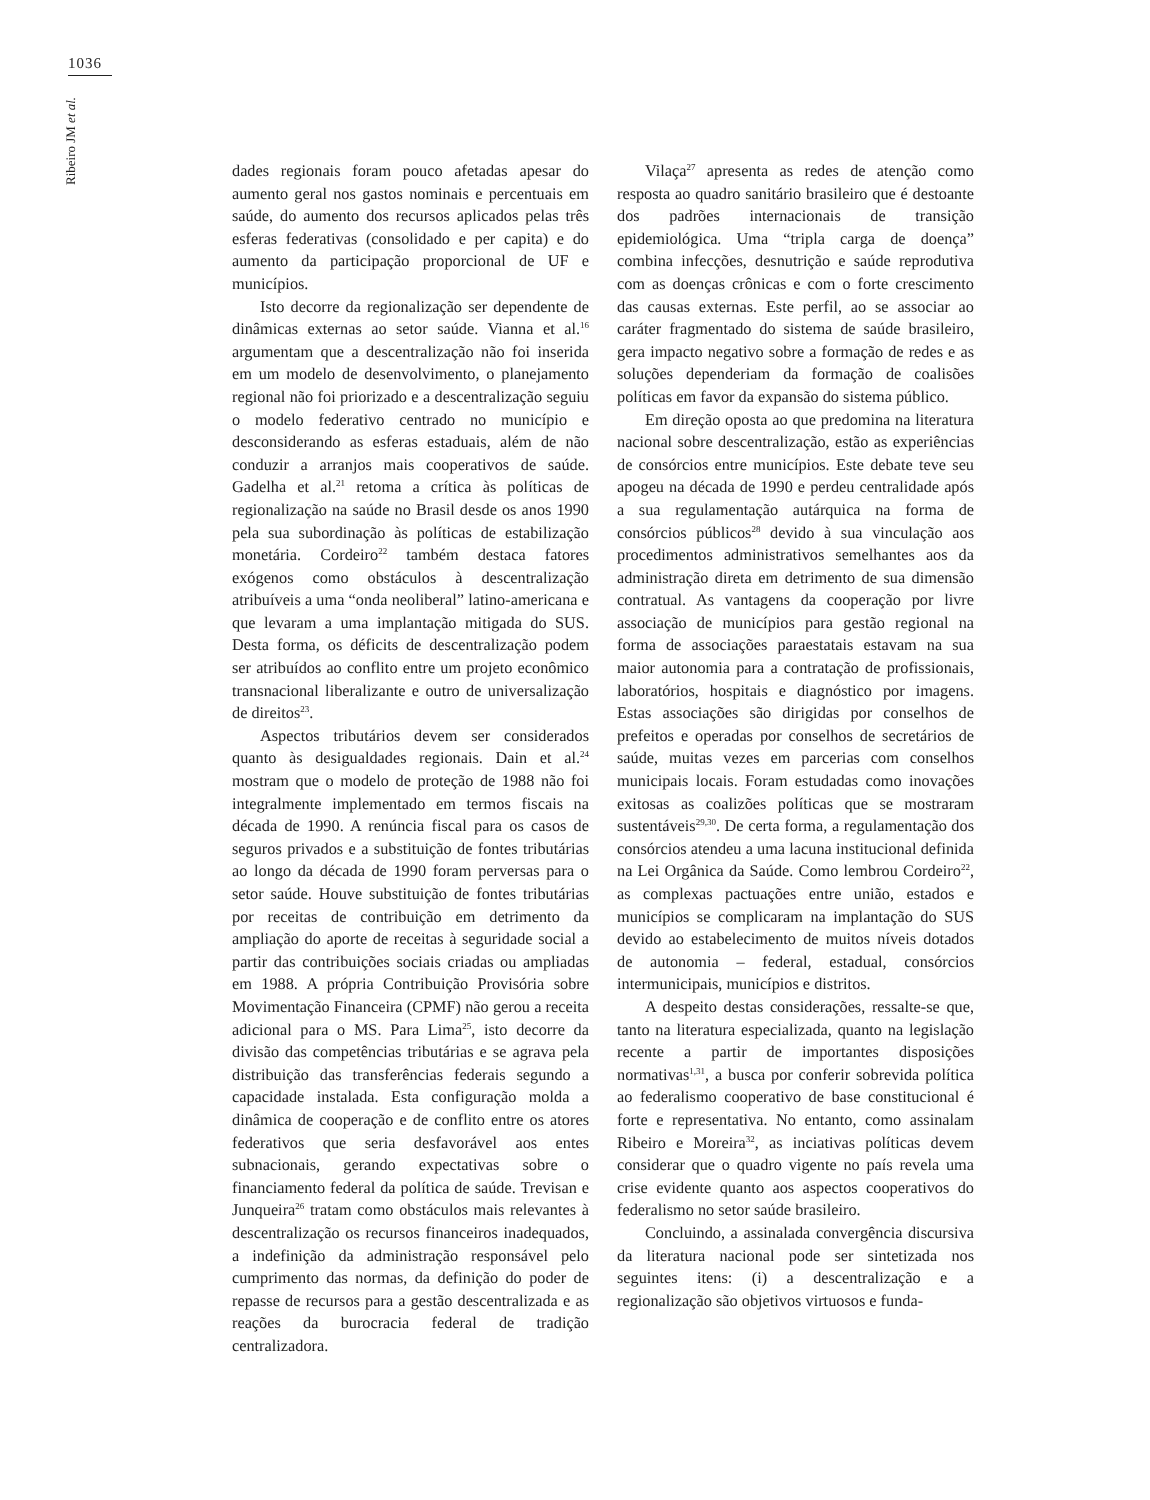1036
Ribeiro JM et al.
dades regionais foram pouco afetadas apesar do aumento geral nos gastos nominais e percentuais em saúde, do aumento dos recursos aplicados pelas três esferas federativas (consolidado e per capita) e do aumento da participação proporcional de UF e municípios.
Isto decorre da regionalização ser dependente de dinâmicas externas ao setor saúde. Vianna et al.<sup>16</sup> argumentam que a descentralização não foi inserida em um modelo de desenvolvimento, o planejamento regional não foi priorizado e a descentralização seguiu o modelo federativo centrado no município e desconsiderando as esferas estaduais, além de não conduzir a arranjos mais cooperativos de saúde. Gadelha et al.<sup>21</sup> retoma a crítica às políticas de regionalização na saúde no Brasil desde os anos 1990 pela sua subordinação às políticas de estabilização monetária. Cordeiro<sup>22</sup> também destaca fatores exógenos como obstáculos à descentralização atribuíveis a uma “onda neoliberal” latino-americana e que levaram a uma implantação mitigada do SUS. Desta forma, os déficits de descentralização podem ser atribuídos ao conflito entre um projeto econômico transnacional liberalizante e outro de universalização de direitos<sup>23</sup>.
Aspectos tributários devem ser considerados quanto às desigualdades regionais. Dain et al.<sup>24</sup> mostram que o modelo de proteção de 1988 não foi integralmente implementado em termos fiscais na década de 1990. A renúncia fiscal para os casos de seguros privados e a substituição de fontes tributárias ao longo da década de 1990 foram perversas para o setor saúde. Houve substituição de fontes tributárias por receitas de contribuição em detrimento da ampliação do aporte de receitas à seguridade social a partir das contribuições sociais criadas ou ampliadas em 1988. A própria Contribuição Provisória sobre Movimentação Financeira (CPMF) não gerou a receita adicional para o MS. Para Lima<sup>25</sup>, isto decorre da divisão das competências tributárias e se agrava pela distribuição das transferências federais segundo a capacidade instalada. Esta configuração molda a dinâmica de cooperação e de conflito entre os atores federativos que seria desfavorável aos entes subnacionais, gerando expectativas sobre o financiamento federal da política de saúde. Trevisan e Junqueira<sup>26</sup> tratam como obstáculos mais relevantes à descentralização os recursos financeiros inadequados, a indefinição da administração responsável pelo cumprimento das normas, da definição do poder de repasse de recursos para a gestão descentralizada e as reações da burocracia federal de tradição centralizadora.
Vilaça<sup>27</sup> apresenta as redes de atenção como resposta ao quadro sanitário brasileiro que é destoante dos padrões internacionais de transição epidemiológica. Uma “tripla carga de doença” combina infecções, desnutrição e saúde reprodutiva com as doenças crônicas e com o forte crescimento das causas externas. Este perfil, ao se associar ao caráter fragmentado do sistema de saúde brasileiro, gera impacto negativo sobre a formação de redes e as soluções dependeriam da formação de coalisões políticas em favor da expansão do sistema público.
Em direção oposta ao que predomina na literatura nacional sobre descentralização, estão as experiências de consórcios entre municípios. Este debate teve seu apogeu na década de 1990 e perdeu centralidade após a sua regulamentação autárquica na forma de consórcios públicos<sup>28</sup> devido à sua vinculação aos procedimentos administrativos semelhantes aos da administração direta em detrimento de sua dimensão contratual. As vantagens da cooperação por livre associação de municípios para gestão regional na forma de associações paraestatais estavam na sua maior autonomia para a contratação de profissionais, laboratórios, hospitais e diagnóstico por imagens. Estas associações são dirigidas por conselhos de prefeitos e operadas por conselhos de secretários de saúde, muitas vezes em parcerias com conselhos municipais locais. Foram estudadas como inovações exitosas as coalizões políticas que se mostraram sustentáveis<sup>29,30</sup>. De certa forma, a regulamentação dos consórcios atendeu a uma lacuna institucional definida na Lei Orgânica da Saúde. Como lembrou Cordeiro<sup>22</sup>, as complexas pactuações entre união, estados e municípios se complicaram na implantação do SUS devido ao estabelecimento de muitos níveis dotados de autonomia – federal, estadual, consórcios intermunicipais, municípios e distritos.
A despeito destas considerações, ressalte-se que, tanto na literatura especializada, quanto na legislação recente a partir de importantes disposições normativas<sup>1,31</sup>, a busca por conferir sobrevida política ao federalismo cooperativo de base constitucional é forte e representativa. No entanto, como assinalam Ribeiro e Moreira<sup>32</sup>, as inciativas políticas devem considerar que o quadro vigente no país revela uma crise evidente quanto aos aspectos cooperativos do federalismo no setor saúde brasileiro.
Concluindo, a assinalada convergência discursiva da literatura nacional pode ser sintetizada nos seguintes itens: (i) a descentralização e a regionalização são objetivos virtuosos e funda-